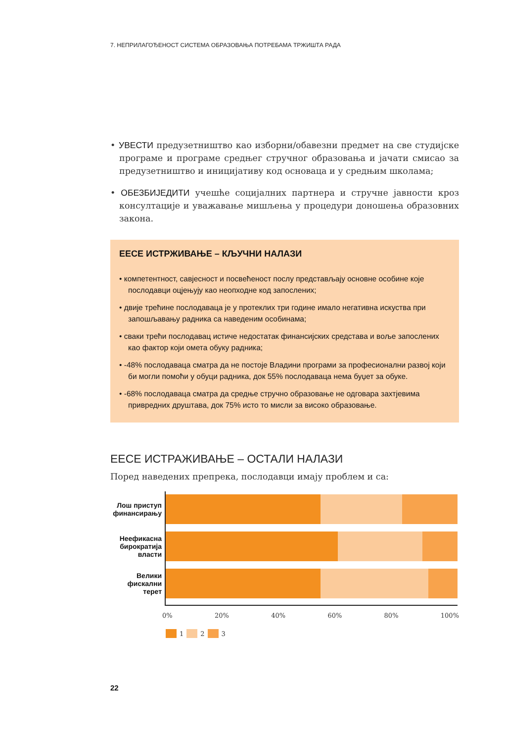7. НЕПРИЛАГОЂЕНОСТ СИСТЕМА ОБРАЗОВАЊА ПОТРЕБАМА ТРЖИШТА РАДА
• УВЕСТИ предузетништво као изборни/обавезни предмет на све студијске програме и програме средњег стручног образовања и јачати смисао за предузетништво и иницијативу код основаца и у средњим школама;
• ОБЕЗБИЈЕДИТИ учешће социјалних партнера и стручне јавности кроз консултације и уважавање мишљења у процедури доношења образовних закона.
ЕЕСЕ ИСТРЖИВАЊЕ – КЉУЧНИ НАЛАЗИ
• компетентност, савјесност и посвећеност послу представљају основне особине које послодавци оцјењују као неопходне код запослених;
• двије трећине послодаваца је у протеклих три године имало негативна искуства при запошљавању радника са наведеним особинама;
• сваки трећи послодавац истиче недостатак финансијских средстава и воље запослених као фактор који омета обуку радника;
• -48% послодаваца сматра да не постоје Владини програми за професионални развој који би могли помоћи у обуци радника, док 55% послодаваца нема буџет за обуке.
• -68% послодаваца сматра да средње стручно образовање не одговара захтјевима привредних друштава, док 75% исто то мисли за високо образовање.
ЕЕСЕ ИСТРАЖИВАЊЕ – ОСТАЛИ НАЛАЗИ
Поред наведених препрека, послодавци имају проблем и са:
Лош приступ
финансирању
Неефикасна
бирократија
власти
Велики
фискални
терет
0% 20% 40% 60% 80% 100%
1 2 3
22